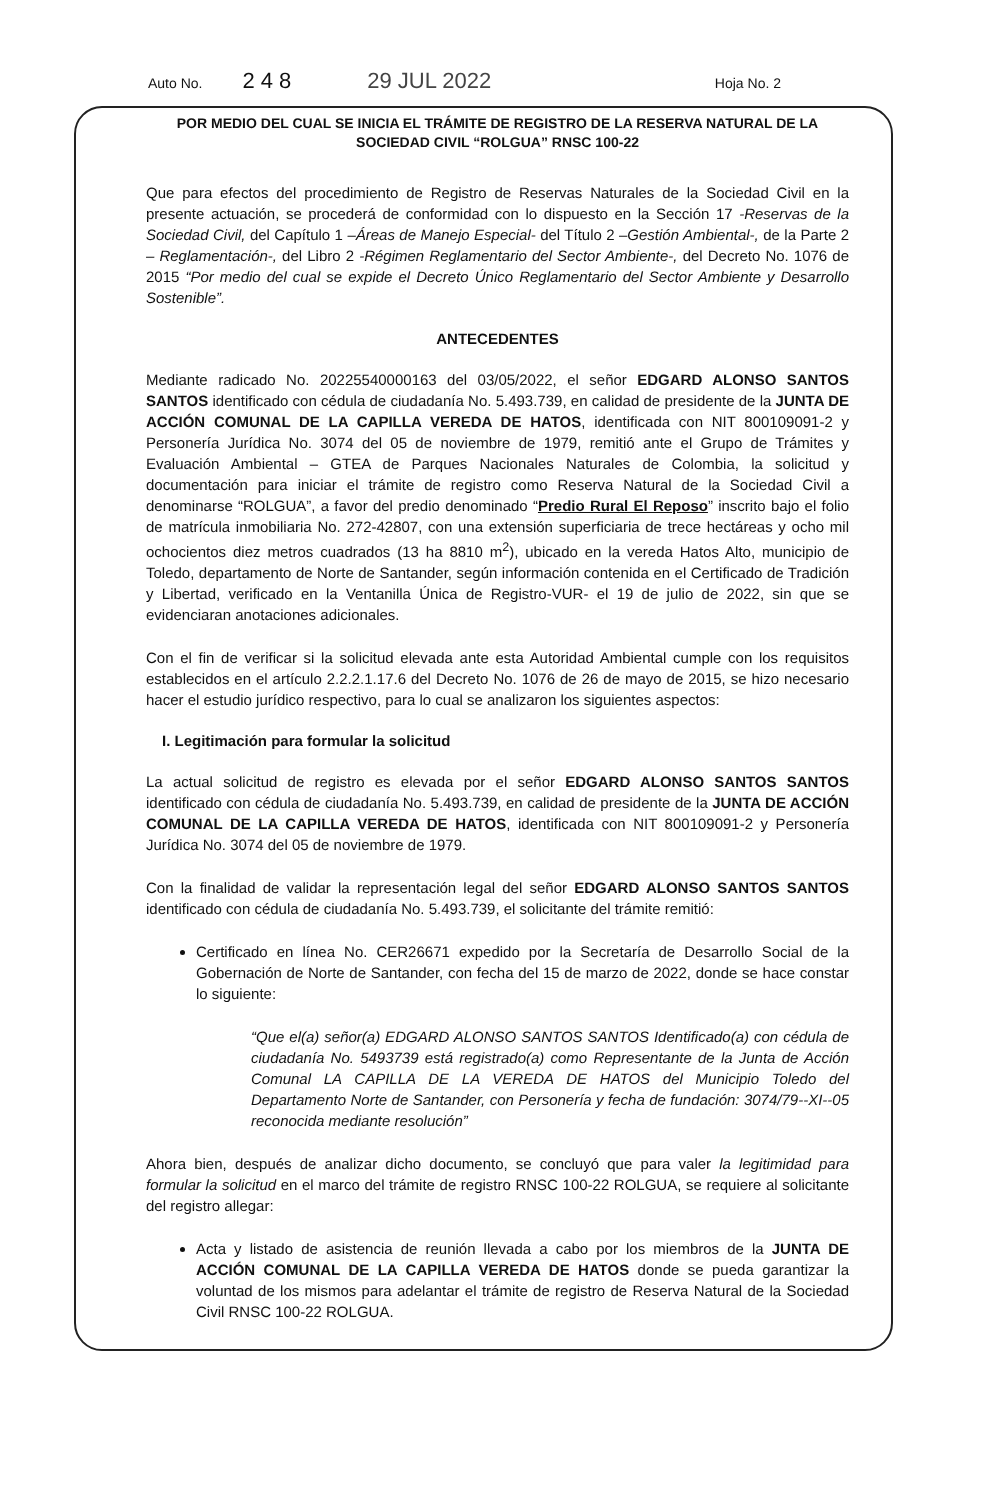Auto No. 248 29 JUL 2022 Hoja No. 2
POR MEDIO DEL CUAL SE INICIA EL TRÁMITE DE REGISTRO DE LA RESERVA NATURAL DE LA SOCIEDAD CIVIL “ROLGUA” RNSC 100-22
Que para efectos del procedimiento de Registro de Reservas Naturales de la Sociedad Civil en la presente actuación, se procederá de conformidad con lo dispuesto en la Sección 17 -Reservas de la Sociedad Civil, del Capítulo 1 –Áreas de Manejo Especial- del Título 2 –Gestión Ambiental-, de la Parte 2 – Reglamentación-, del Libro 2 -Régimen Reglamentario del Sector Ambiente-, del Decreto No. 1076 de 2015 “Por medio del cual se expide el Decreto Único Reglamentario del Sector Ambiente y Desarrollo Sostenible”.
ANTECEDENTES
Mediante radicado No. 20225540000163 del 03/05/2022, el señor EDGARD ALONSO SANTOS SANTOS identificado con cédula de ciudadanía No. 5.493.739, en calidad de presidente de la JUNTA DE ACCIÓN COMUNAL DE LA CAPILLA VEREDA DE HATOS, identificada con NIT 800109091-2 y Personería Jurídica No. 3074 del 05 de noviembre de 1979, remitió ante el Grupo de Trámites y Evaluación Ambiental – GTEA de Parques Nacionales Naturales de Colombia, la solicitud y documentación para iniciar el trámite de registro como Reserva Natural de la Sociedad Civil a denominarse “ROLGUA”, a favor del predio denominado “Predio Rural El Reposo” inscrito bajo el folio de matrícula inmobiliaria No. 272-42807, con una extensión superficiaria de trece hectáreas y ocho mil ochocientos diez metros cuadrados (13 ha 8810 m<sup>2</sup>), ubicado en la vereda Hatos Alto, municipio de Toledo, departamento de Norte de Santander, según información contenida en el Certificado de Tradición y Libertad, verificado en la Ventanilla Única de Registro-VUR- el 19 de julio de 2022, sin que se evidenciaran anotaciones adicionales.
Con el fin de verificar si la solicitud elevada ante esta Autoridad Ambiental cumple con los requisitos establecidos en el artículo 2.2.2.1.17.6 del Decreto No. 1076 de 26 de mayo de 2015, se hizo necesario hacer el estudio jurídico respectivo, para lo cual se analizaron los siguientes aspectos:
I. Legitimación para formular la solicitud
La actual solicitud de registro es elevada por el señor EDGARD ALONSO SANTOS SANTOS identificado con cédula de ciudadanía No. 5.493.739, en calidad de presidente de la JUNTA DE ACCIÓN COMUNAL DE LA CAPILLA VEREDA DE HATOS, identificada con NIT 800109091-2 y Personería Jurídica No. 3074 del 05 de noviembre de 1979.
Con la finalidad de validar la representación legal del señor EDGARD ALONSO SANTOS SANTOS identificado con cédula de ciudadanía No. 5.493.739, el solicitante del trámite remitió:
Certificado en línea No. CER26671 expedido por la Secretaría de Desarrollo Social de la Gobernación de Norte de Santander, con fecha del 15 de marzo de 2022, donde se hace constar lo siguiente:
“Que el(a) señor(a) EDGARD ALONSO SANTOS SANTOS Identificado(a) con cédula de ciudadanía No. 5493739 está registrado(a) como Representante de la Junta de Acción Comunal LA CAPILLA DE LA VEREDA DE HATOS del Municipio Toledo del Departamento Norte de Santander, con Personería y fecha de fundación: 3074/79--XI--05 reconocida mediante resolución”
Ahora bien, después de analizar dicho documento, se concluyó que para valer la legitimidad para formular la solicitud en el marco del trámite de registro RNSC 100-22 ROLGUA, se requiere al solicitante del registro allegar:
Acta y listado de asistencia de reunión llevada a cabo por los miembros de la JUNTA DE ACCIÓN COMUNAL DE LA CAPILLA VEREDA DE HATOS donde se pueda garantizar la voluntad de los mismos para adelantar el trámite de registro de Reserva Natural de la Sociedad Civil RNSC 100-22 ROLGUA.